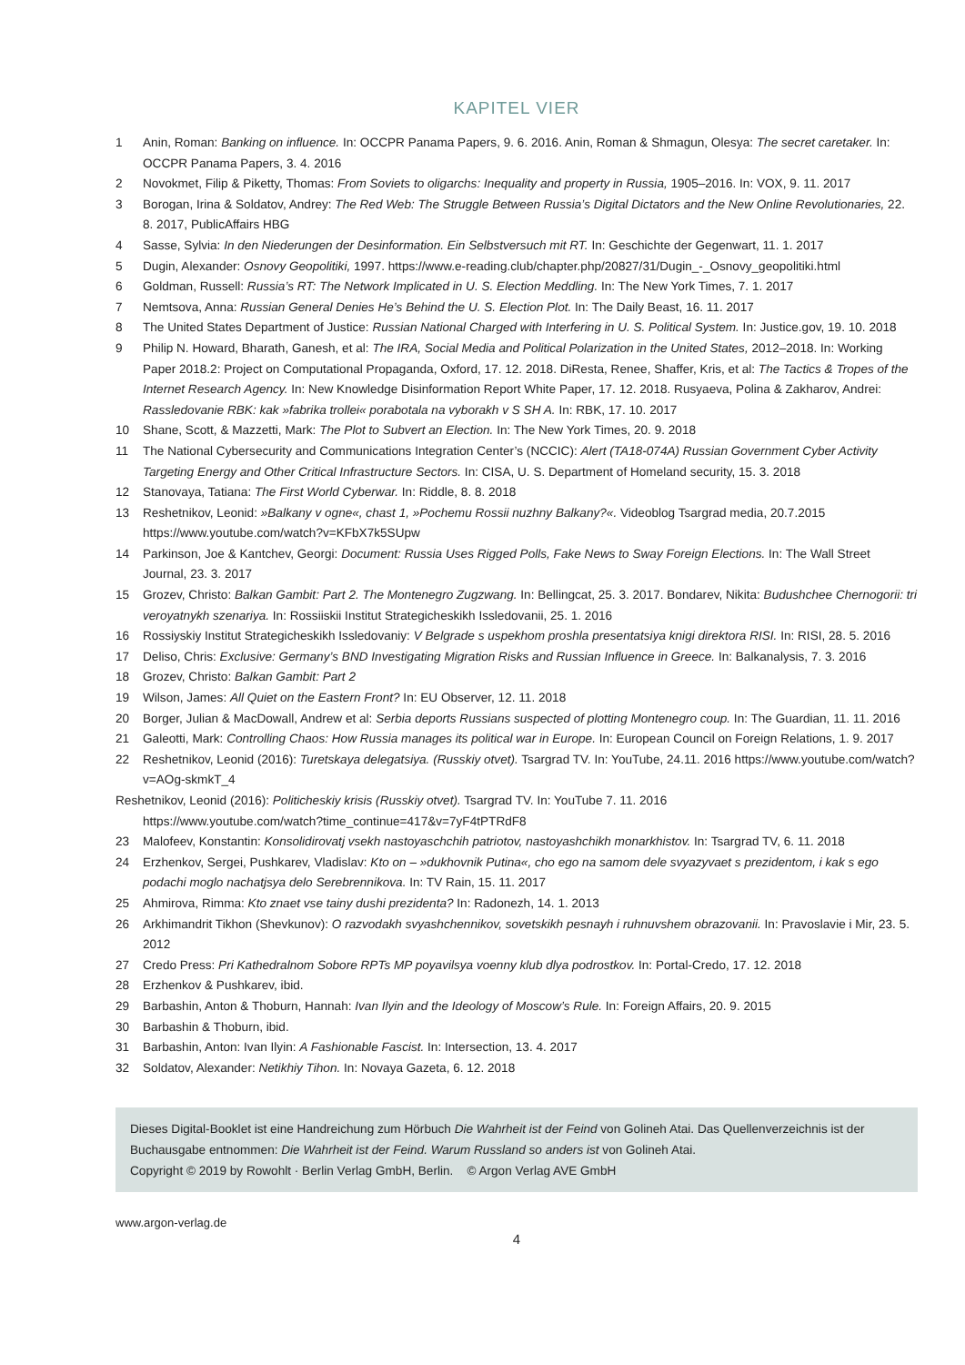KAPITEL VIER
1 Anin, Roman: Banking on influence. In: OCCPR Panama Papers, 9. 6. 2016. Anin, Roman & Shmagun, Olesya: The secret caretaker. In: OCCPR Panama Papers, 3. 4. 2016
2 Novokmet, Filip & Piketty, Thomas: From Soviets to oligarchs: Inequality and property in Russia, 1905–2016. In: VOX, 9. 11. 2017
3 Borogan, Irina & Soldatov, Andrey: The Red Web: The Struggle Between Russia’s Digital Dictators and the New Online Revolutiona­ries, 22. 8. 2017, PublicAffairs HBG
4 Sasse, Sylvia: In den Niederungen der Desinformation. Ein Selbstversuch mit RT. In: Geschichte der Gegenwart, 11. 1. 2017
5 Dugin, Alexander: Osnovy Geopolitiki, 1997. https://www.e-reading.club/chapter.php/20827/31/Dugin_-_Osnovy_geopolitiki.html
6 Goldman, Russell: Russia’s RT: The Network Implicated in U. S. Election Meddling. In: The New York Times, 7. 1. 2017
7 Nemtsova, Anna: Russian General Denies He’s Behind the U. S. Election Plot. In: The Daily Beast, 16. 11. 2017
8 The United States Department of Justice: Russian National Charged with Interfering in U. S. Political System. In: Justice.gov, 19. 10. 2018
9 Philip N. Howard, Bharath, Ganesh, et al: The IRA, Social Media and Political Polarization in the United States, 2012–2018. In: Working Paper 2018.2: Project on Computational Propaganda, Oxford, 17. 12. 2018. DiResta, Renee, Shaffer, Kris, et al: The Tactics & Tropes of the Internet Research Agency. In: New Knowledge Disinformation Report White Paper, 17. 12. 2018. Rusyaeva, Polina & Zakharov, Andrei: Rassledovanie RBK: kak »fabrika trollei« porabotala na vyborakh v S SH A. In: RBK, 17. 10. 2017
10 Shane, Scott, & Mazzetti, Mark: The Plot to Subvert an Election. In: The New York Times, 20. 9. 2018
11 The National Cybersecurity and Communications Integration Center’s (NCCIC): Alert (TA18-074A) Russian Government Cyber Activity Targeting Energy and Other Critical Infrastructure Sectors. In: CISA, U. S. Department of Homeland security, 15. 3. 2018
12 Stanovaya, Tatiana: The First World Cyberwar. In: Riddle, 8. 8. 2018
13 Reshetnikov, Leonid: »Balkany v ogne«, chast 1, »Pochemu Rossii nuzhny Balkany?«. Videoblog Tsargrad media, 20.7.2015 https://www.youtube.com/watch?v=KFbX7k5SUpw
14 Parkinson, Joe & Kantchev, Georgi: Document: Russia Uses Rigged Polls, Fake News to Sway Foreign Elections. In: The Wall Street Journal, 23. 3. 2017
15 Grozev, Christo: Balkan Gambit: Part 2. The Montenegro Zugzwang. In: Bellingcat, 25. 3. 2017. Bondarev, Nikita: Budushchee Chernogorii: tri veroyatnykh szenariya. In: Rossiiskii Institut Strategicheskikh Issledovanii, 25. 1. 2016
16 Rossiyskiy Institut Strategicheskikh Issledovaniy: V Belgrade s uspekhom proshla presentatsiya knigi direktora RISI. In: RISI, 28. 5. 2016
17 Deliso, Chris: Exclusive: Germany’s BND Investigating Migration Risks and Russian Influence in Greece. In: Balkanalysis, 7. 3. 2016
18 Grozev, Christo: Balkan Gambit: Part 2
19 Wilson, James: All Quiet on the Eastern Front? In: EU Observer, 12. 11. 2018
20 Borger, Julian & MacDowall, Andrew et al: Serbia deports Russians suspected of plotting Montenegro coup. In: The Guardian, 11. 11. 2016
21 Galeotti, Mark: Controlling Chaos: How Russia manages its political war in Europe. In: European Council on Foreign Relations, 1. 9. 2017
22 Reshetnikov, Leonid (2016): Turetskaya delegatsiya. (Russkiy otvet). Tsargrad TV. In: YouTube, 24.11. 2016 https://www.youtube.com/watch?v=AOg-skmkT_4
Reshetnikov, Leonid (2016): Politicheskiy krisis (Russkiy otvet). Tsargrad TV. In: YouTube 7. 11. 2016
https://www.youtube.com/watch?time_continue=417&v=7yF4tPTRdF8
23 Malofeev, Konstantin: Konsolidirovatj vsekh nastoyaschchih patriotov, nastoyashchikh monarkhistov. In: Tsargrad TV, 6. 11. 2018
24 Erzhenkov, Sergei, Pushkarev, Vladislav: Kto on – »dukhovnik Putina«, cho ego na samom dele svyazyvaet s prezidentom, i kak s ego podachi moglo nachatjsya delo Serebrennikova. In: TV Rain, 15. 11. 2017
25 Ahmirova, Rimma: Kto znaet vse tainy dushi prezidenta? In: Radonezh, 14. 1. 2013
26 Arkhimandrit Tikhon (Shevkunov): O razvodakh svyashchennikov, sovetskikh pesnayh i ruhnuvshem obrazovanii. In: Pravoslavie i Mir, 23. 5. 2012
27 Credo Press: Pri Kathedralnom Sobore RPTs MP poyavilsya voenny klub dlya podrostkov. In: Portal-Credo, 17. 12. 2018
28 Erzhenkov & Pushkarev, ibid.
29 Barbashin, Anton & Thoburn, Hannah: Ivan Ilyin and the Ideology of Moscow’s Rule. In: Foreign Affairs, 20. 9. 2015
30 Barbashin & Thoburn, ibid.
31 Barbashin, Anton: Ivan Ilyin: A Fashionable Fascist. In: Intersection, 13. 4. 2017
32 Soldatov, Alexander: Netikhiy Tihon. In: Novaya Gazeta, 6. 12. 2018
Dieses Digital-Booklet ist eine Handreichung zum Hörbuch Die Wahrheit ist der Feind von Golineh Atai. Das Quellenverzeichnis ist der Buchausgabe entnommen: Die Wahrheit ist der Feind. Warum Russland so anders ist von Golineh Atai.
Copyright © 2019 by Rowohlt · Berlin Verlag GmbH, Berlin. © Argon Verlag AVE GmbH
www.argon-verlag.de
4